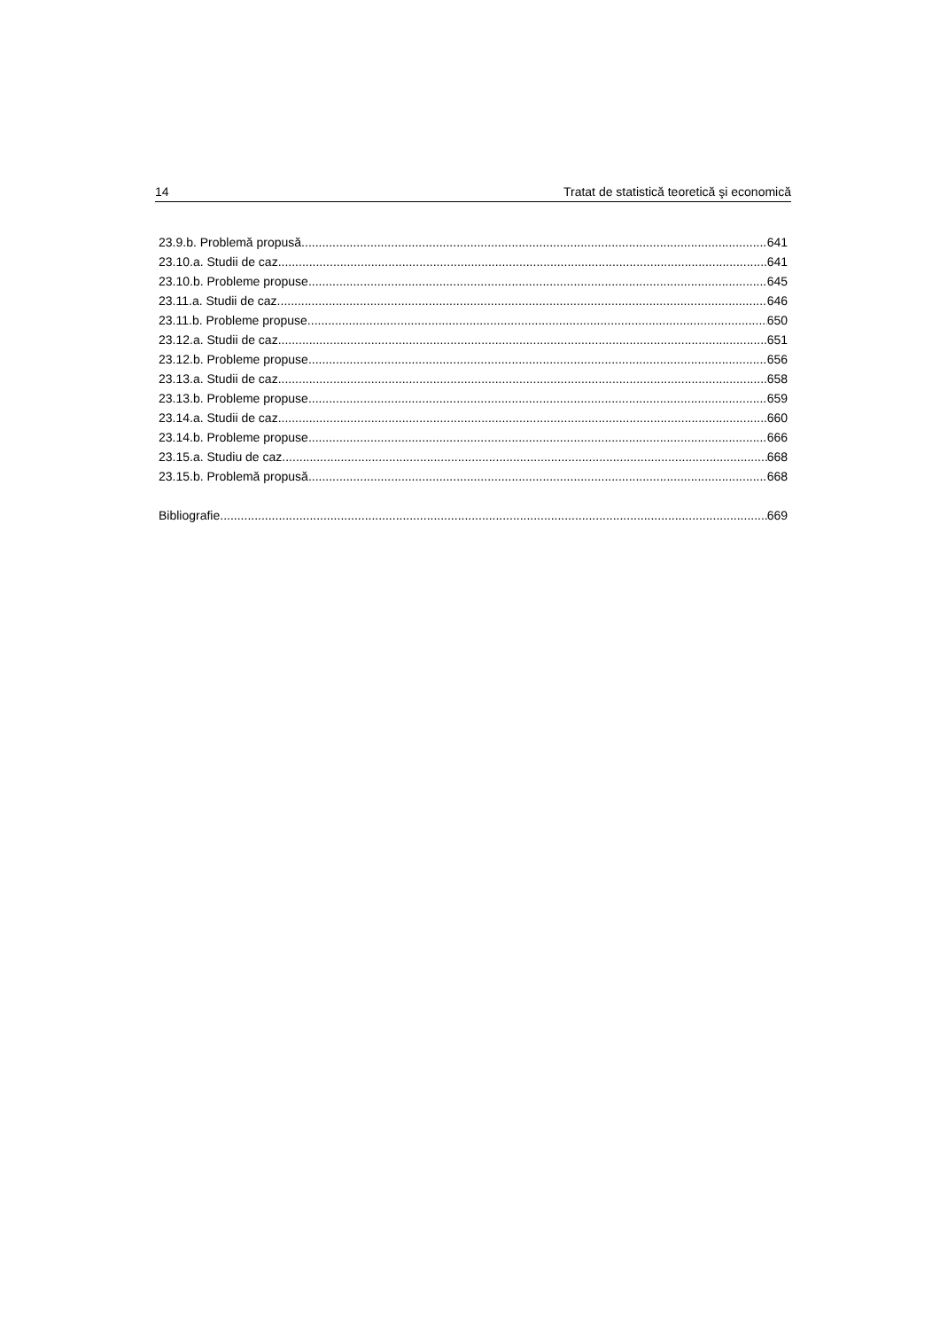14 Tratat de statistică teoretică şi economică
23.9.b. Problemă propusă 641
23.10.a. Studii de caz 641
23.10.b. Probleme propuse 645
23.11.a. Studii de caz 646
23.11.b. Probleme propuse 650
23.12.a. Studii de caz 651
23.12.b. Probleme propuse 656
23.13.a. Studii de caz 658
23.13.b. Probleme propuse 659
23.14.a. Studii de caz 660
23.14.b. Probleme propuse 666
23.15.a. Studiu de caz 668
23.15.b. Problemă propusă 668
Bibliografie 669